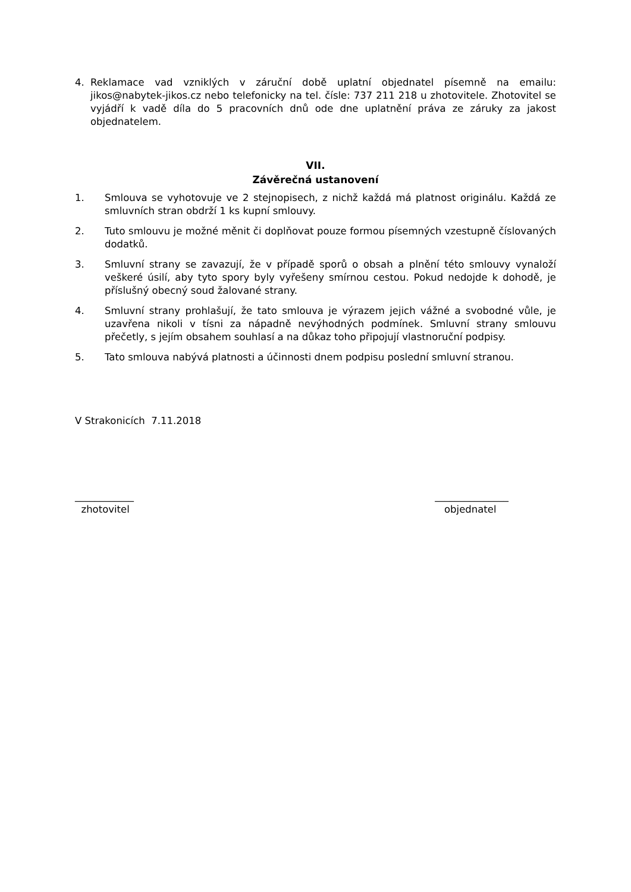4. Reklamace vad vzniklých v záruční době uplatní objednatel písemně na emailu: jikos@nabytek-jikos.cz nebo telefonicky na tel. čísle: 737 211 218 u zhotovitele. Zhotovitel se vyjádří k vadě díla do 5 pracovních dnů ode dne uplatnění práva ze záruky za jakost objednatelem.
VII.
Závěrečná ustanovení
1. Smlouva se vyhotovuje ve 2 stejnopisech, z nichž každá má platnost originálu. Každá ze smluvních stran obdrží 1 ks kupní smlouvy.
2. Tuto smlouvu je možné měnit či doplňovat pouze formou písemných vzestupně číslovaných dodatků.
3. Smluvní strany se zavazují, že v případě sporů o obsah a plnění této smlouvy vynaloží veškeré úsilí, aby tyto spory byly vyřešeny smírnou cestou. Pokud nedojde k dohodě, je příslušný obecný soud žalované strany.
4. Smluvní strany prohlašují, že tato smlouva je výrazem jejich vážné a svobodné vůle, je uzavřena nikoli v tísni za nápadně nevýhodných podmínek. Smluvní strany smlouvu přečetly, s jejím obsahem souhlasí a na důkaz toho připojují vlastnoruční podpisy.
5. Tato smlouva nabývá platnosti a účinnosti dnem podpisu poslední smluvní stranou.
V Strakonicích 7.11.2018
____________
zhotovitel
_______________
objednatel